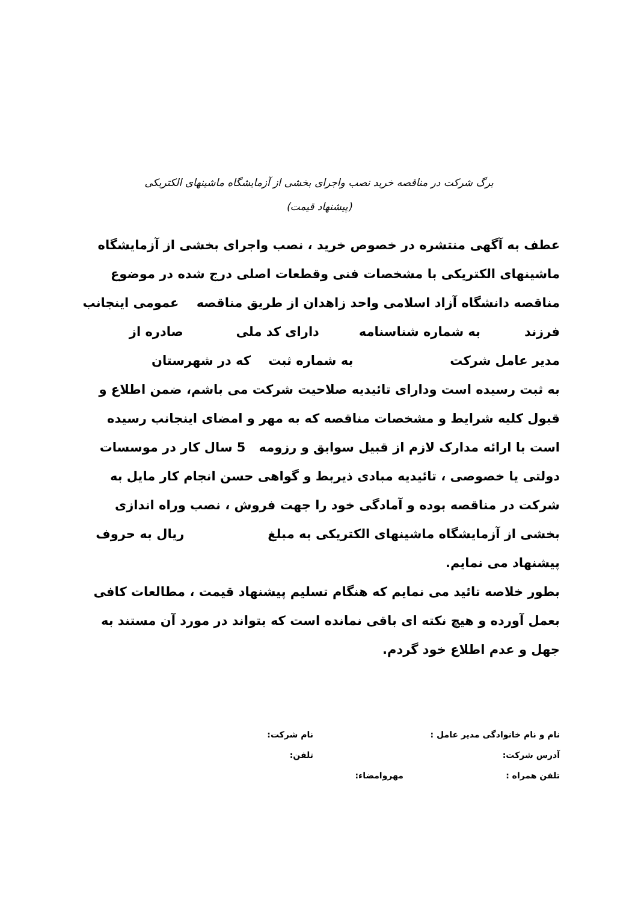برگ شرکت در مناقصه خرید نصب واجرای بخشی از آزمایشگاه ماشینهای الکتریکی
(پیشنهاد قیمت)
عطف به آگهی منتشره در خصوص خرید ، نصب واجرای بخشی از آزمایشگاه ماشینهای الکتریکی با مشخصات فنی وقطعات اصلی درج شده در موضوع مناقصه دانشگاه آزاد اسلامی واحد زاهدان از طریق مناقصه عمومی اینجانب
فرزند به شماره شناسنامه دارای کد ملی صادره از
مدیر عامل شرکت به شماره ثبت که در شهرستان
به ثبت رسیده است ودارای تائیدیه صلاحیت شرکت می باشم، ضمن اطلاع و قبول کلیه شرایط و مشخصات مناقصه که به مهر و امضای اینجانب رسیده است با ارائه مدارک لازم از قبیل سوابق و رزومه 5 سال کار در موسسات دولتی یا خصوصی ، تائیدیه مبادی ذیربط و گواهی حسن انجام کار مایل به شرکت در مناقصه بوده و آمادگی خود را جهت فروش ، نصب وراه اندازی بخشی از آزمایشگاه ماشینهای الکتریکی به مبلغ ریال به حروف
پیشنهاد می نمایم.
بطور خلاصه تائید می نمایم که هنگام تسلیم پیشنهاد قیمت ، مطالعات کافی بعمل آورده و هیچ نکته ای باقی نمانده است که بتواند در مورد آن مستند به جهل و عدم اطلاع خود گردم.
نام و نام خانوادگی مدیر عامل : نام شرکت:
آدرس شرکت: تلفن:
تلفن همراه : مهروامضاء: